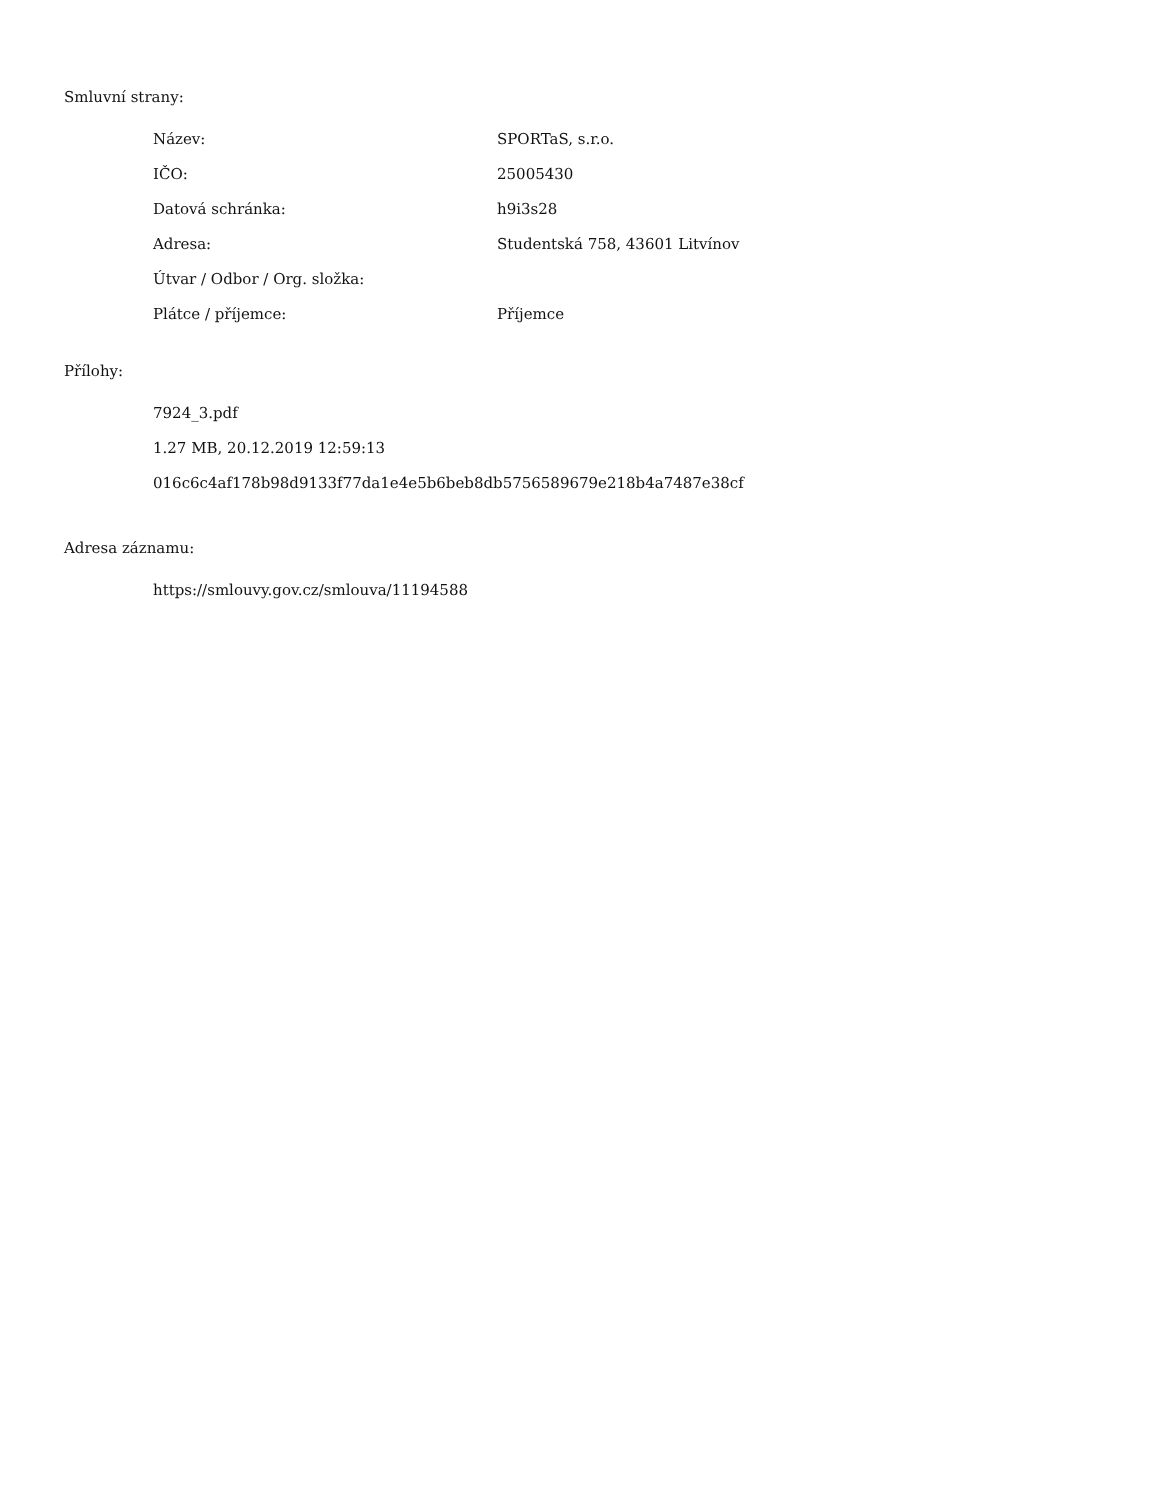Smluvní strany:
| Název: | SPORTaS, s.r.o. |
| IČO: | 25005430 |
| Datová schránka: | h9i3s28 |
| Adresa: | Studentská 758, 43601 Litvínov |
| Útvar / Odbor / Org. složka: | |
| Plátce / příjemce: | Příjemce |
Přílohy:
7924_3.pdf
1.27 MB, 20.12.2019 12:59:13
016c6c4af178b98d9133f77da1e4e5b6beb8db5756589679e218b4a7487e38cf
Adresa záznamu:
https://smlouvy.gov.cz/smlouva/11194588